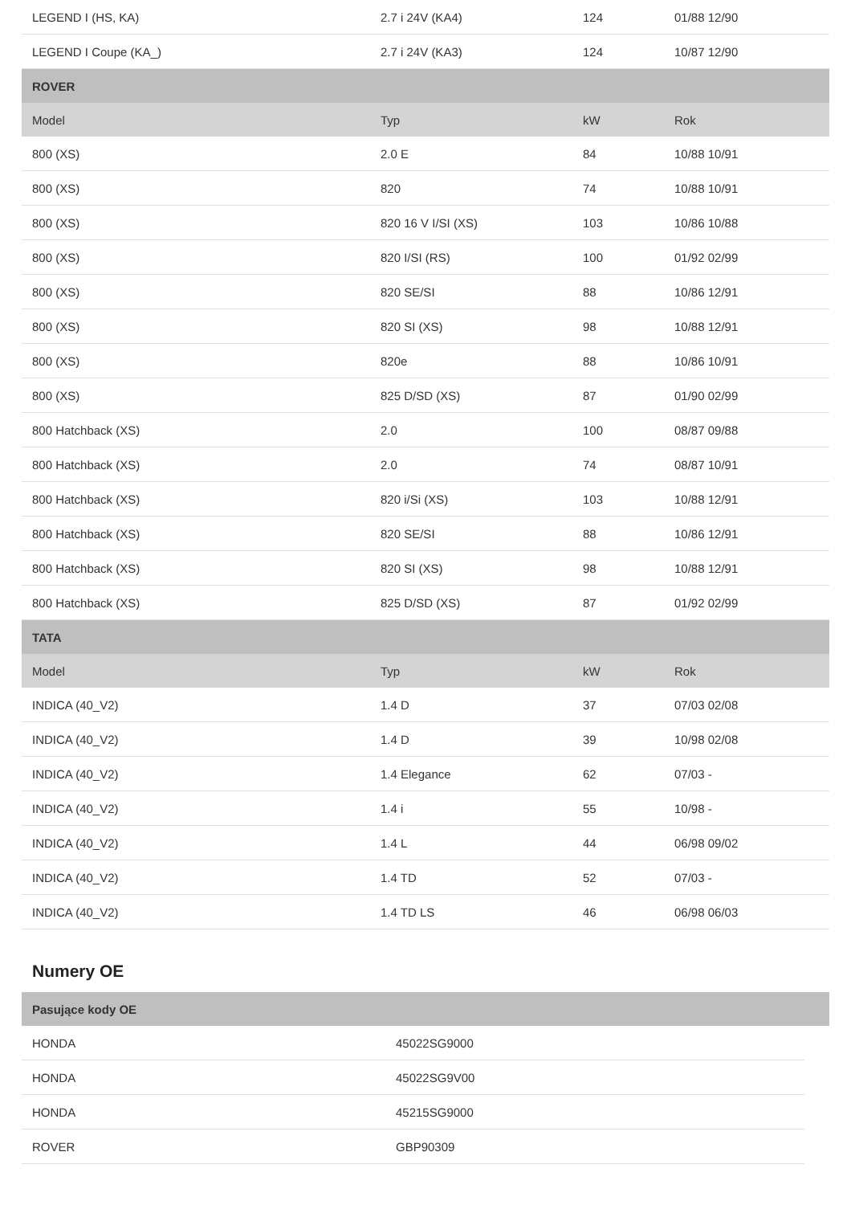| LEGEND I (HS, KA) | 2.7 i 24V (KA4) | 124 | 01/88 12/90 |
| LEGEND I Coupe (KA_) | 2.7 i 24V (KA3) | 124 | 10/87 12/90 |
| ROVER | | | |
| Model | Typ | kW | Rok |
| 800 (XS) | 2.0 E | 84 | 10/88 10/91 |
| 800 (XS) | 820 | 74 | 10/88 10/91 |
| 800 (XS) | 820 16 V I/SI (XS) | 103 | 10/86 10/88 |
| 800 (XS) | 820 I/SI (RS) | 100 | 01/92 02/99 |
| 800 (XS) | 820 SE/SI | 88 | 10/86 12/91 |
| 800 (XS) | 820 SI (XS) | 98 | 10/88 12/91 |
| 800 (XS) | 820e | 88 | 10/86 10/91 |
| 800 (XS) | 825 D/SD (XS) | 87 | 01/90 02/99 |
| 800 Hatchback (XS) | 2.0 | 100 | 08/87 09/88 |
| 800 Hatchback (XS) | 2.0 | 74 | 08/87 10/91 |
| 800 Hatchback (XS) | 820 i/Si (XS) | 103 | 10/88 12/91 |
| 800 Hatchback (XS) | 820 SE/SI | 88 | 10/86 12/91 |
| 800 Hatchback (XS) | 820 SI (XS) | 98 | 10/88 12/91 |
| 800 Hatchback (XS) | 825 D/SD (XS) | 87 | 01/92 02/99 |
| TATA | | | |
| Model | Typ | kW | Rok |
| INDICA (40_V2) | 1.4 D | 37 | 07/03 02/08 |
| INDICA (40_V2) | 1.4 D | 39 | 10/98 02/08 |
| INDICA (40_V2) | 1.4 Elegance | 62 | 07/03 - |
| INDICA (40_V2) | 1.4 i | 55 | 10/98 - |
| INDICA (40_V2) | 1.4 L | 44 | 06/98 09/02 |
| INDICA (40_V2) | 1.4 TD | 52 | 07/03 - |
| INDICA (40_V2) | 1.4 TD LS | 46 | 06/98 06/03 |
Numery OE
| Pasujące kody OE |
| HONDA | 45022SG9000 |
| HONDA | 45022SG9V00 |
| HONDA | 45215SG9000 |
| ROVER | GBP90309 |